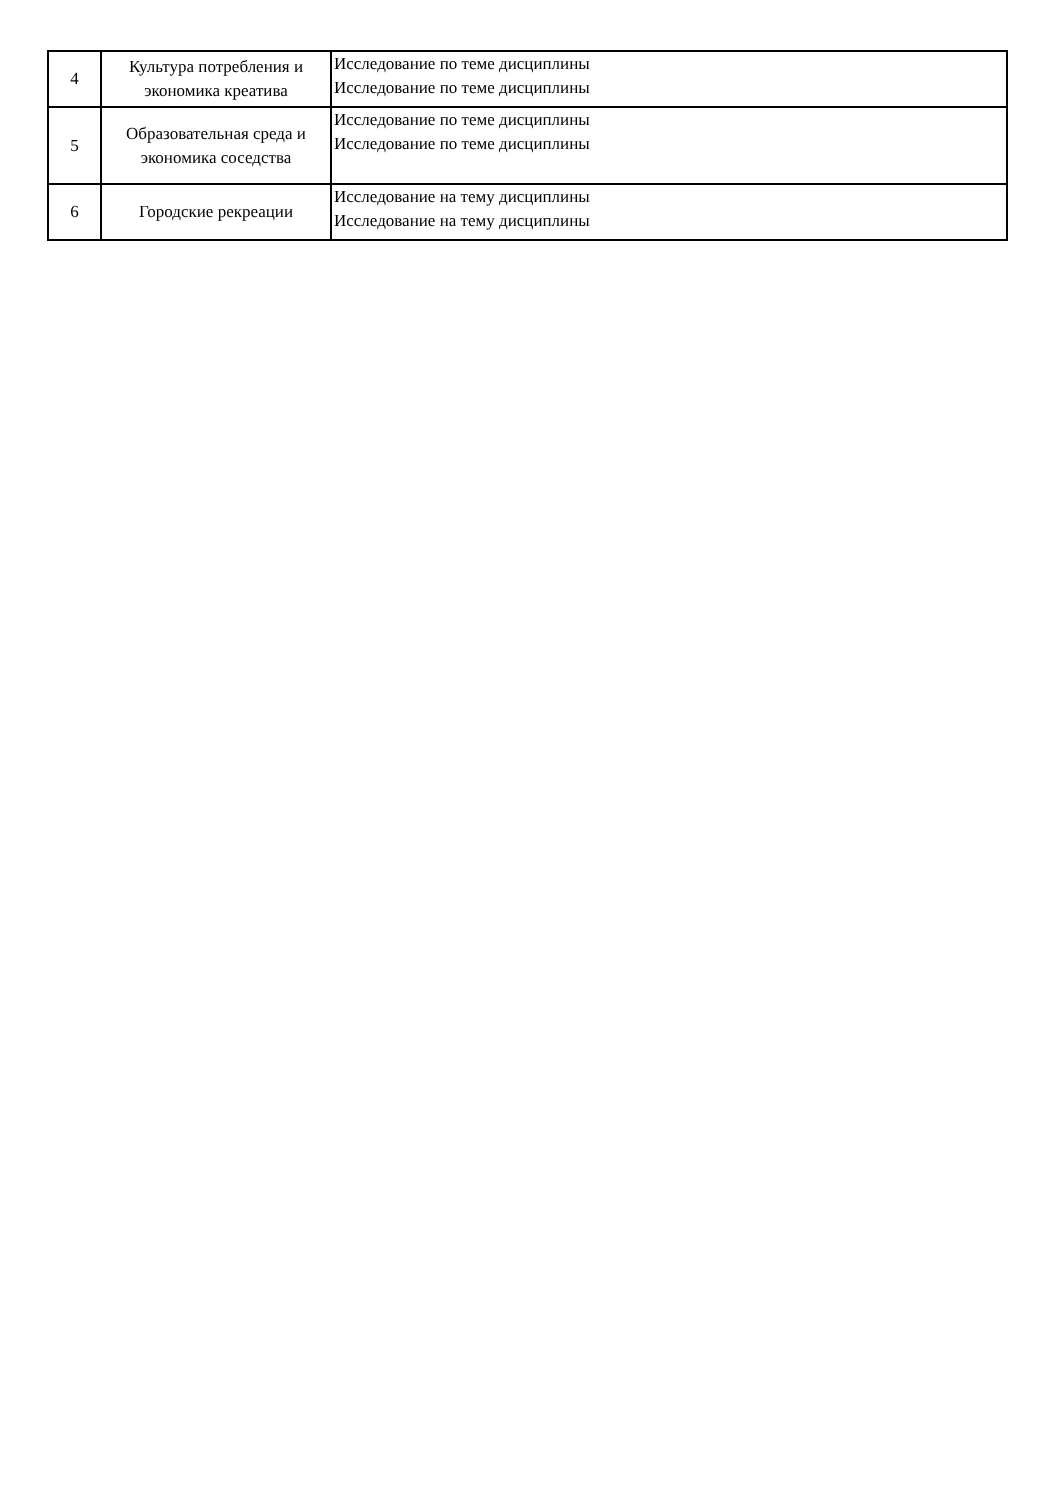| 4 | Культура потребления и экономика креатива | Исследование по теме дисциплины Исследование по теме дисциплины |
| 5 | Образовательная среда и экономика соседства | Исследование по теме дисциплины Исследование по теме дисциплины |
| 6 | Городские рекреации | Исследование на тему дисциплины Исследование на тему дисциплины |